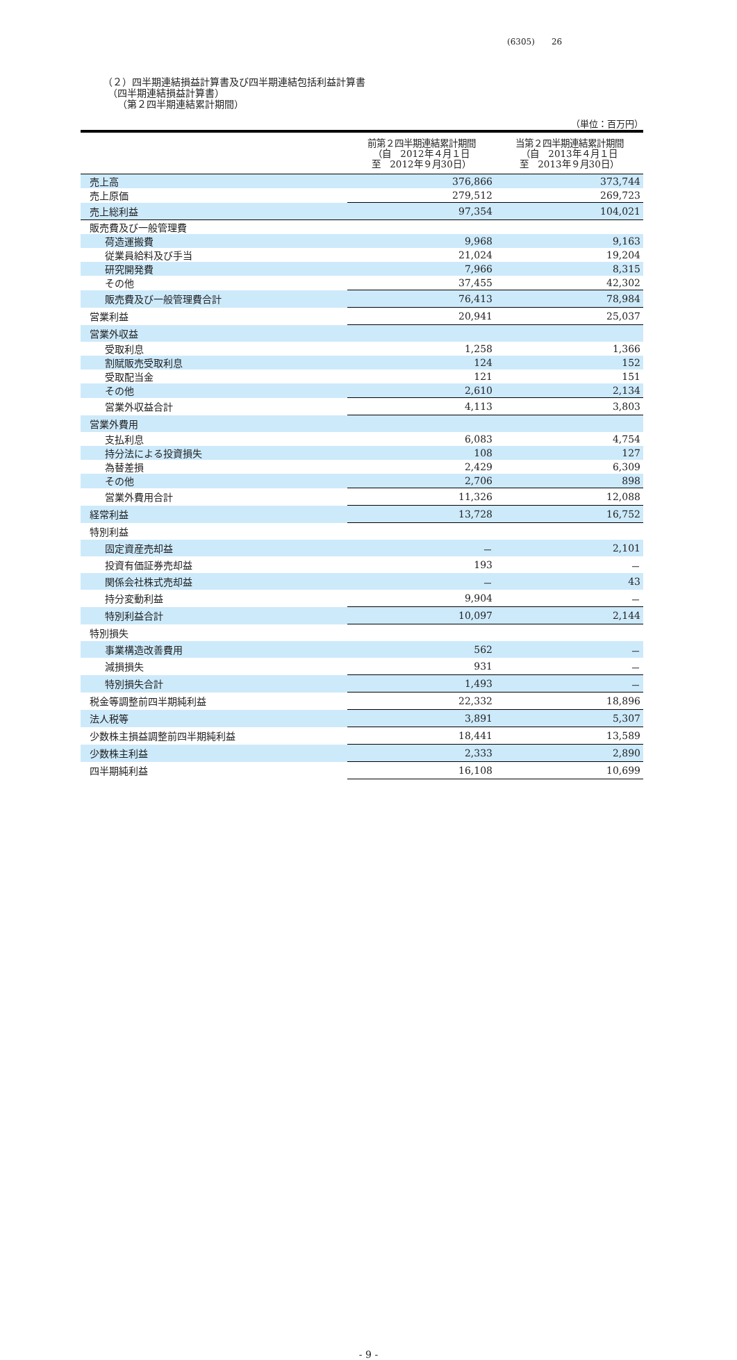(6305)　　26
（２）四半期連結損益計算書及び四半期連結包括利益計算書
　（四半期連結損益計算書）
　　（第２四半期連結累計期間）
（単位：百万円）
| | 前第２四半期連結累計期間 （自 2012年４月１日 至 2012年９月30日） | 当第２四半期連結累計期間 （自 2013年４月１日 至 2013年９月30日） |
| --- | --- | --- |
| 売上高 | 376,866 | 373,744 |
| 売上原価 | 279,512 | 269,723 |
| 売上総利益 | 97,354 | 104,021 |
| 販売費及び一般管理費 | | |
| 荷造運搬費 | 9,968 | 9,163 |
| 従業員給料及び手当 | 21,024 | 19,204 |
| 研究開発費 | 7,966 | 8,315 |
| その他 | 37,455 | 42,302 |
| 販売費及び一般管理費合計 | 76,413 | 78,984 |
| 営業利益 | 20,941 | 25,037 |
| 営業外収益 | | |
| 受取利息 | 1,258 | 1,366 |
| 割賦販売受取利息 | 124 | 152 |
| 受取配当金 | 121 | 151 |
| その他 | 2,610 | 2,134 |
| 営業外収益合計 | 4,113 | 3,803 |
| 営業外費用 | | |
| 支払利息 | 6,083 | 4,754 |
| 持分法による投資損失 | 108 | 127 |
| 為替差損 | 2,429 | 6,309 |
| その他 | 2,706 | 898 |
| 営業外費用合計 | 11,326 | 12,088 |
| 経常利益 | 13,728 | 16,752 |
| 特別利益 | | |
| 固定資産売却益 | － | 2,101 |
| 投資有価証券売却益 | 193 | － |
| 関係会社株式売却益 | － | 43 |
| 持分変動利益 | 9,904 | － |
| 特別利益合計 | 10,097 | 2,144 |
| 特別損失 | | |
| 事業構造改善費用 | 562 | － |
| 減損損失 | 931 | － |
| 特別損失合計 | 1,493 | － |
| 税金等調整前四半期純利益 | 22,332 | 18,896 |
| 法人税等 | 3,891 | 5,307 |
| 少数株主損益調整前四半期純利益 | 18,441 | 13,589 |
| 少数株主利益 | 2,333 | 2,890 |
| 四半期純利益 | 16,108 | 10,699 |
- 9 -